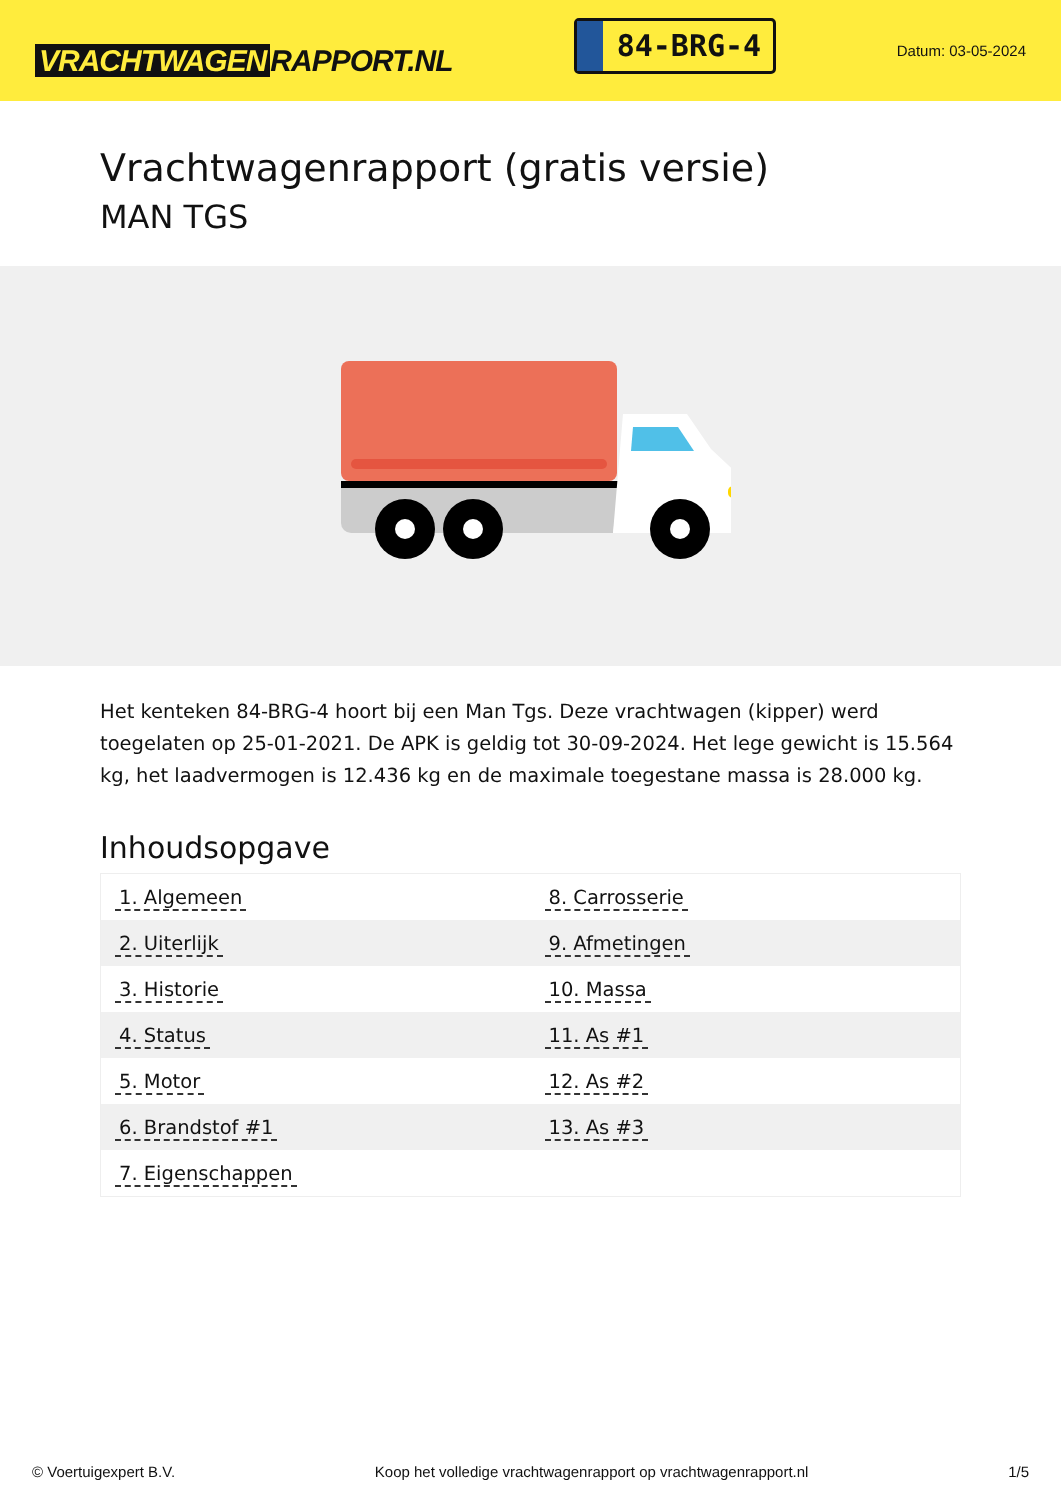VRACHTWAGEN RAPPORT.NL
84-BRG-4
Datum: 03-05-2024
Vrachtwagenrapport (gratis versie)
MAN TGS
Het kenteken 84-BRG-4 hoort bij een Man Tgs. Deze vrachtwagen (kipper) werd toegelaten op 25-01-2021. De APK is geldig tot 30-09-2024. Het lege gewicht is 15.564 kg, het laadvermogen is 12.436 kg en de maximale toegestane massa is 28.000 kg.
Inhoudsopgave
| 1. Algemeen | 8. Carrosserie |
| 2. Uiterlijk | 9. Afmetingen |
| 3. Historie | 10. Massa |
| 4. Status | 11. As #1 |
| 5. Motor | 12. As #2 |
| 6. Brandstof #1 | 13. As #3 |
| 7. Eigenschappen | |
© Voertuigexpert B.V. Koop het volledige vrachtwagenrapport op vrachtwagenrapport.nl 1/5